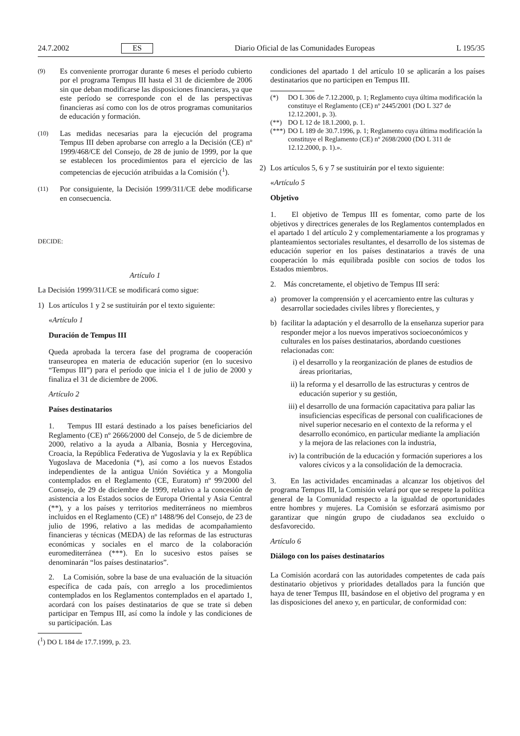24.7.2002 ES Diario Oficial de las Comunidades Europeas L 195/35
(9)
Es conveniente prorrogar durante 6 meses el período cubierto por el programa Tempus III hasta el 31 de diciembre de 2006 sin que deban modificarse las disposiciones financieras, ya que este período se corresponde con el de las perspectivas financieras así como con los de otros programas comunitarios de educación y formación.
(10)
Las medidas necesarias para la ejecución del programa Tempus III deben aprobarse con arreglo a la Decisión (CE) nº 1999/468/CE del Consejo, de 28 de junio de 1999, por la que se establecen los procedimientos para el ejercicio de las competencias de ejecución atribuidas a la Comisión (<sup>1</sup>).
(11)
Por consiguiente, la Decisión 1999/311/CE debe modificarse en consecuencia.
DECIDE:
Artículo 1
La Decisión 1999/311/CE se modificará como sigue:
1) Los artículos 1 y 2 se sustituirán por el texto siguiente:
«Artículo 1
Duración de Tempus III
Queda aprobada la tercera fase del programa de cooperación transeuropea en materia de educación superior (en lo sucesivo “Tempus III”) para el período que inicia el 1 de julio de 2000 y finaliza el 31 de diciembre de 2006.
Artículo 2
Países destinatarios
1. Tempus III estará destinado a los países beneficiarios del Reglamento (CE) nº 2666/2000 del Consejo, de 5 de diciembre de 2000, relativo a la ayuda a Albania, Bosnia y Hercegovina, Croacia, la República Federativa de Yugoslavia y la ex República Yugoslava de Macedonia (*), así como a los nuevos Estados independientes de la antigua Unión Soviética y a Mongolia contemplados en el Reglamento (CE, Euratom) nº 99/2000 del Consejo, de 29 de diciembre de 1999, relativo a la concesión de asistencia a los Estados socios de Europa Oriental y Asia Central (**), y a los países y territorios mediterráneos no miembros incluidos en el Reglamento (CE) nº 1488/96 del Consejo, de 23 de julio de 1996, relativo a las medidas de acompañamiento financieras y técnicas (MEDA) de las reformas de las estructuras económicas y sociales en el marco de la colaboración euromediterránea (***). En lo sucesivo estos países se denominarán “los países destinatarios”.
2. La Comisión, sobre la base de una evaluación de la situación específica de cada país, con arreglo a los procedimientos contemplados en los Reglamentos contemplados en el apartado 1, acordará con los países destinatarios de que se trate si deben participar en Tempus III, así como la índole y las condiciones de su participación. Las
(<sup>1</sup>) DO L 184 de 17.7.1999, p. 23.
condiciones del apartado 1 del artículo 10 se aplicarán a los países destinatarios que no participen en Tempus III.
(*) DO L 306 de 7.12.2000, p. 1; Reglamento cuya última modificación la constituye el Reglamento (CE) nº 2445/2001 (DO L 327 de 12.12.2001, p. 3).
(**) DO L 12 de 18.1.2000, p. 1.
(***) DO L 189 de 30.7.1996, p. 1; Reglamento cuya última modificación la constituye el Reglamento (CE) nº 2698/2000 (DO L 311 de 12.12.2000, p. 1).».
2) Los artículos 5, 6 y 7 se sustituirán por el texto siguiente:
«Artículo 5
Objetivo
1. El objetivo de Tempus III es fomentar, como parte de los objetivos y directrices generales de los Reglamentos contemplados en el apartado 1 del artículo 2 y complementariamente a los programas y planteamientos sectoriales resultantes, el desarrollo de los sistemas de educación superior en los países destinatarios a través de una cooperación lo más equilibrada posible con socios de todos los Estados miembros.
2. Más concretamente, el objetivo de Tempus III será:
a) promover la comprensión y el acercamiento entre las culturas y desarrollar sociedades civiles libres y florecientes, y
b) facilitar la adaptación y el desarrollo de la enseñanza superior para responder mejor a los nuevos imperativos socioeconómicos y culturales en los países destinatarios, abordando cuestiones relacionadas con:
i) el desarrollo y la reorganización de planes de estudios de áreas prioritarias,
ii) la reforma y el desarrollo de las estructuras y centros de educación superior y su gestión,
iii) el desarrollo de una formación capacitativa para paliar las insuficiencias específicas de personal con cualificaciones de nivel superior necesario en el contexto de la reforma y el desarrollo económico, en particular mediante la ampliación y la mejora de las relaciones con la industria,
iv) la contribución de la educación y formación superiores a los valores cívicos y a la consolidación de la democracia.
3. En las actividades encaminadas a alcanzar los objetivos del programa Tempus III, la Comisión velará por que se respete la política general de la Comunidad respecto a la igualdad de oportunidades entre hombres y mujeres. La Comisión se esforzará asimismo por garantizar que ningún grupo de ciudadanos sea excluido o desfavorecido.
Artículo 6
Diálogo con los países destinatarios
La Comisión acordará con las autoridades competentes de cada país destinatario objetivos y prioridades detallados para la función que haya de tener Tempus III, basándose en el objetivo del programa y en las disposiciones del anexo y, en particular, de conformidad con: